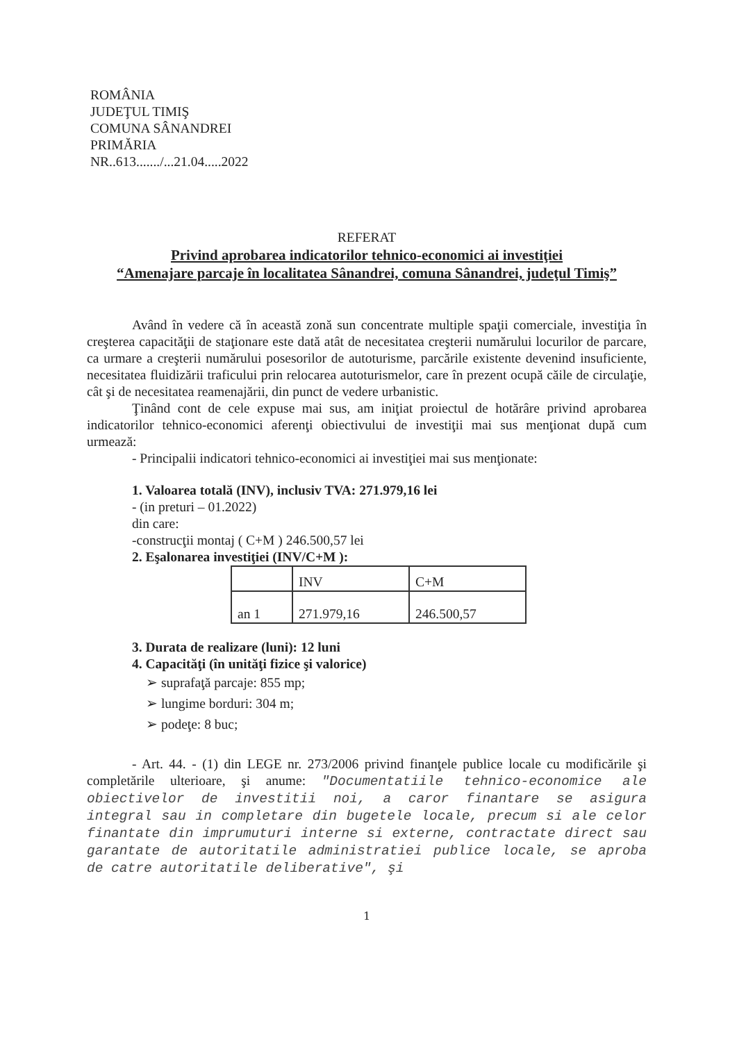ROMÂNIA
JUDEŢUL TIMIŞ
COMUNA SÂNANDREI
PRIMĂRIA
NR..613......./...21.04.....2022
REFERAT
Privind aprobarea indicatorilor tehnico-economici ai investiţiei
“Amenajare parcaje în localitatea Sânandrei, comuna Sânandrei, judeţul Timiş”
Având în vedere că în această zonă sun concentrate multiple spaţii comerciale, investiţia în creşterea capacităţii de staţionare este dată atât de necesitatea creşterii numărului locurilor de parcare, ca urmare a creşterii numărului posesorilor de autoturisme, parcările existente devenind insuficiente, necesitatea fluidizării traficului prin relocarea autoturismelor, care în prezent ocupă căile de circulaţie, cât şi de necesitatea reamenajării, din punct de vedere urbanistic.
Ţinând cont de cele expuse mai sus, am iniţiat proiectul de hotărâre privind aprobarea indicatorilor tehnico-economici aferenţi obiectivului de investiţii mai sus menţionat după cum urmează:
- Principalii indicatori tehnico-economici ai investiţiei mai sus menţionate:
1. Valoarea totală (INV), inclusiv TVA: 271.979,16 lei
- (in preturi – 01.2022)
din care:
-construcţii montaj ( C+M ) 246.500,57 lei
2. Eşalonarea investiţiei (INV/C+M ):
| | INV | C+M |
| an 1 | 271.979,16 | 246.500,57 |
3. Durata de realizare (luni): 12 luni
4. Capacităţi (în unităţi fizice şi valorice)
➢ suprafaţă parcaje: 855 mp;
➢ lungime borduri: 304 m;
➢ podeţe: 8 buc;
- Art. 44. - (1) din LEGE nr. 273/2006 privind finanţele publice locale cu modificările şi completările ulterioare, şi anume: "Documentatiile tehnico-economice ale obiectivelor de investitii noi, a caror finantare se asigura integral sau in completare din bugetele locale, precum si ale celor finantate din imprumuturi interne si externe, contractate direct sau garantate de autoritatile administratiei publice locale, se aproba de catre autoritatile deliberative", şi
1